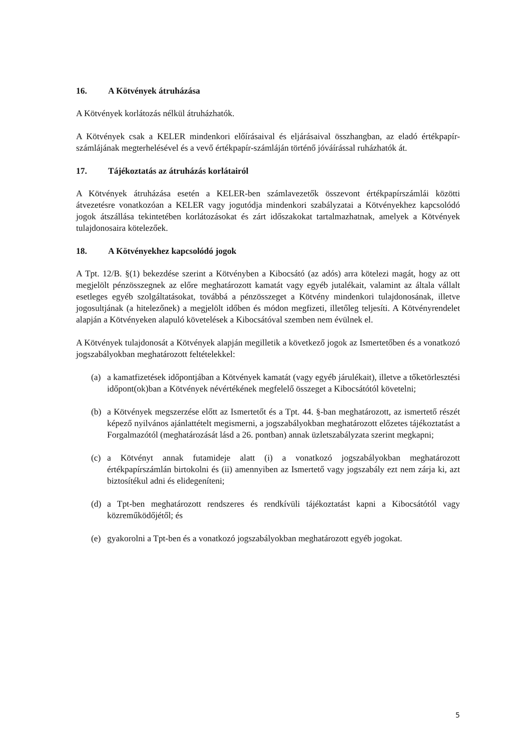16. A Kötvények átruházása
A Kötvények korlátozás nélkül átruházhatók.
A Kötvények csak a KELER mindenkori előírásaival és eljárásaival összhangban, az eladó értékpapír-számlájának megterhelésével és a vevő értékpapír-számláján történő jóváírással ruházhatók át.
17. Tájékoztatás az átruházás korlátairól
A Kötvények átruházása esetén a KELER-ben számlavezetők összevont értékpapírszámlái közötti átvezetésre vonatkozóan a KELER vagy jogutódja mindenkori szabályzatai a Kötvényekhez kapcsolódó jogok átszállása tekintetében korlátozásokat és zárt időszakokat tartalmazhatnak, amelyek a Kötvények tulajdonosaira kötelezőek.
18. A Kötvényekhez kapcsolódó jogok
A Tpt. 12/B. §(1) bekezdése szerint a Kötvényben a Kibocsátó (az adós) arra kötelezi magát, hogy az ott megjelölt pénzösszegnek az előre meghatározott kamatát vagy egyéb jutalékait, valamint az általa vállalt esetleges egyéb szolgáltatásokat, továbbá a pénzösszeget a Kötvény mindenkori tulajdonosának, illetve jogosultjának (a hitelezőnek) a megjelölt időben és módon megfizeti, illetőleg teljesíti. A Kötvényrendelet alapján a Kötvényeken alapuló követelések a Kibocsátóval szemben nem évülnek el.
A Kötvények tulajdonosát a Kötvények alapján megilletik a következő jogok az Ismertetőben és a vonatkozó jogszabályokban meghatározott feltételekkel:
(a) a kamatfizetések időpontjában a Kötvények kamatát (vagy egyéb járulékait), illetve a tőketörlesztési időpont(ok)ban a Kötvények névértékének megfelelő összeget a Kibocsátótól követelni;
(b) a Kötvények megszerzése előtt az Ismertetőt és a Tpt. 44. §-ban meghatározott, az ismertető részét képező nyilvános ajánlattételt megismerni, a jogszabályokban meghatározott előzetes tájékoztatást a Forgalmazótól (meghatározását lásd a 26. pontban) annak üzletszabályzata szerint megkapni;
(c) a Kötvényt annak futamideje alatt (i) a vonatkozó jogszabályokban meghatározott értékpapírszámlán birtokolni és (ii) amennyiben az Ismertető vagy jogszabály ezt nem zárja ki, azt biztosítékul adni és elidegeníteni;
(d) a Tpt-ben meghatározott rendszeres és rendkívüli tájékoztatást kapni a Kibocsátótól vagy közreműködőjétől; és
(e) gyakorolni a Tpt-ben és a vonatkozó jogszabályokban meghatározott egyéb jogokat.
5